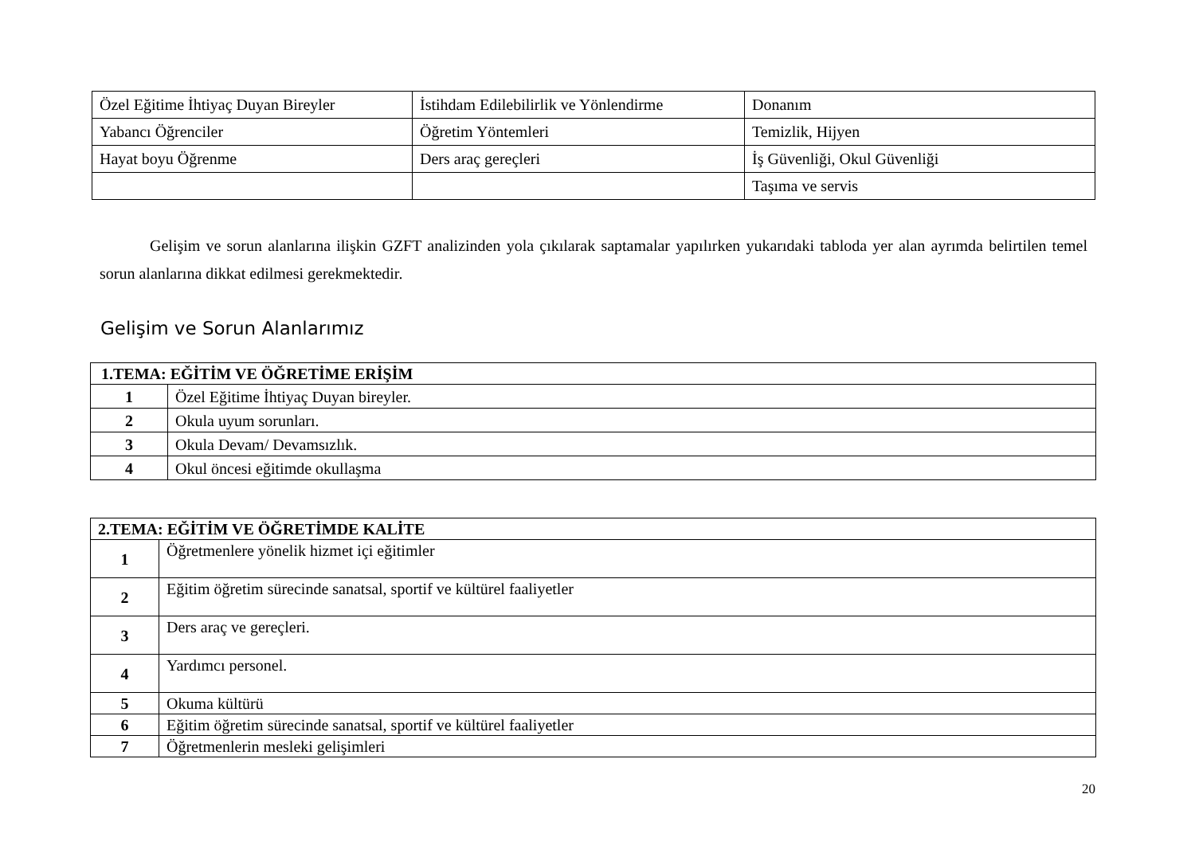| Özel Eğitime İhtiyaç Duyan Bireyler | İstihdam Edilebilirlik ve Yönlendirme | Donanım |
| Yabancı Öğrenciler | Öğretim Yöntemleri | Temizlik, Hijyen |
| Hayat boyu Öğrenme | Ders araç gereçleri | İş Güvenliği, Okul Güvenliği |
| | | Taşıma ve servis |
Gelişim ve sorun alanlarına ilişkin GZFT analizinden yola çıkılarak saptamalar yapılırken yukarıdaki tabloda yer alan ayrımda belirtilen temel sorun alanlarına dikkat edilmesi gerekmektedir.
Gelişim ve Sorun Alanlarımız
| 1.TEMA: EĞİTİM VE ÖĞRETİME ERİŞİM | |
| --- | --- |
| 1 | Özel Eğitime İhtiyaç Duyan bireyler. |
| 2 | Okula uyum sorunları. |
| 3 | Okula Devam/ Devamsızlık. |
| 4 | Okul öncesi eğitimde okullaşma |
| 2.TEMA: EĞİTİM VE ÖĞRETİMDE KALİTE | |
| --- | --- |
| 1 | Öğretmenlere yönelik hizmet içi eğitimler |
| 2 | Eğitim öğretim sürecinde sanatsal, sportif ve kültürel faaliyetler |
| 3 | Ders araç ve gereçleri. |
| 4 | Yardımcı personel. |
| 5 | Okuma kültürü |
| 6 | Eğitim öğretim sürecinde sanatsal, sportif ve kültürel faaliyetler |
| 7 | Öğretmenlerin mesleki gelişimleri |
20